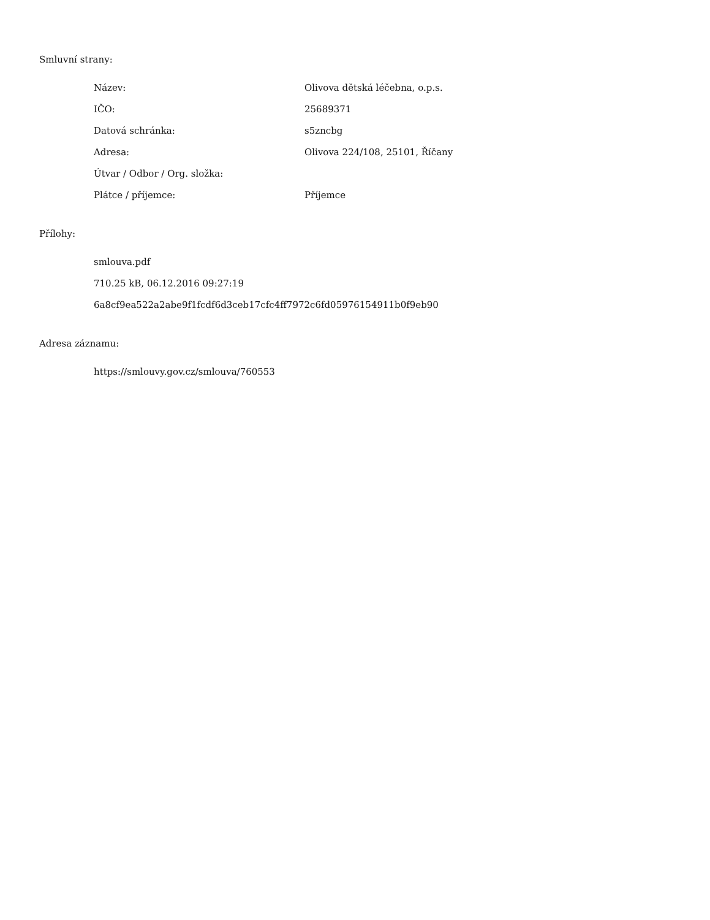Smluvní strany:
| Název: | Olivova dětská léčebna, o.p.s. |
| IČO: | 25689371 |
| Datová schránka: | s5zncbg |
| Adresa: | Olivova 224/108, 25101, Říčany |
| Útvar / Odbor / Org. složka: | |
| Plátce / příjemce: | Příjemce |
Přílohy:
smlouva.pdf
710.25 kB, 06.12.2016 09:27:19
6a8cf9ea522a2abe9f1fcdf6d3ceb17cfc4ff7972c6fd05976154911b0f9eb90
Adresa záznamu:
https://smlouvy.gov.cz/smlouva/760553